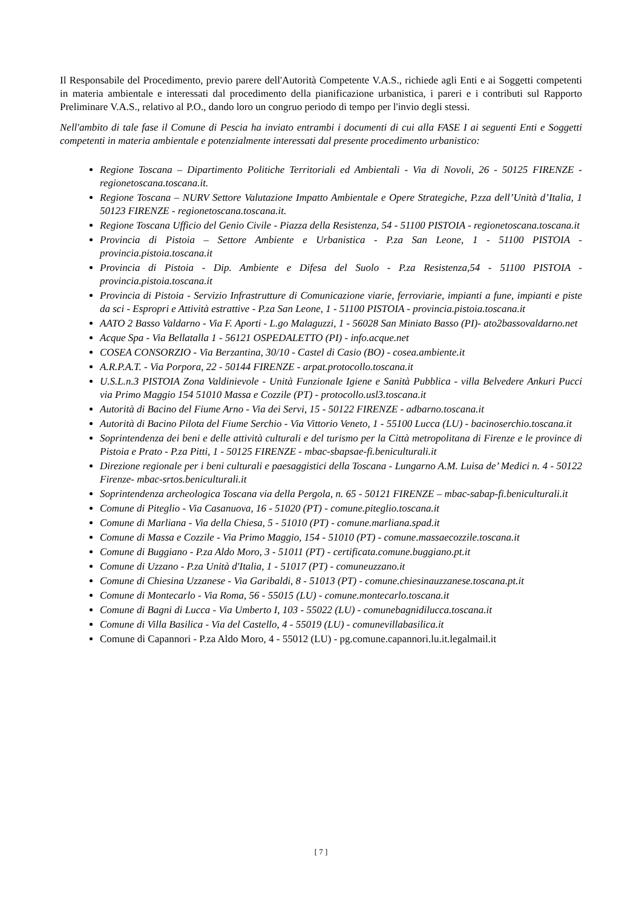Il Responsabile del Procedimento, previo parere dell'Autorità Competente V.A.S., richiede agli Enti e ai Soggetti competenti in materia ambientale e interessati dal procedimento della pianificazione urbanistica, i pareri e i contributi sul Rapporto Preliminare V.A.S., relativo al P.O., dando loro un congruo periodo di tempo per l'invio degli stessi.
Nell'ambito di tale fase il Comune di Pescia ha inviato entrambi i documenti di cui alla FASE I ai seguenti Enti e Soggetti competenti in materia ambientale e potenzialmente interessati dal presente procedimento urbanistico:
Regione Toscana – Dipartimento Politiche Territoriali ed Ambientali - Via di Novoli, 26 - 50125 FIRENZE - regionetoscana.toscana.it.
Regione Toscana – NURV Settore Valutazione Impatto Ambientale e Opere Strategiche, P.zza dell’Unità d’Italia, 1 50123 FIRENZE - regionetoscana.toscana.it.
Regione Toscana Ufficio del Genio Civile - Piazza della Resistenza, 54 - 51100 PISTOIA - regionetoscana.toscana.it
Provincia di Pistoia – Settore Ambiente e Urbanistica - P.za San Leone, 1 - 51100 PISTOIA - provincia.pistoia.toscana.it
Provincia di Pistoia - Dip. Ambiente e Difesa del Suolo - P.za Resistenza,54 - 51100 PISTOIA - provincia.pistoia.toscana.it
Provincia di Pistoia - Servizio Infrastrutture di Comunicazione viarie, ferroviarie, impianti a fune, impianti e piste da sci - Espropri e Attività estrattive - P.za San Leone, 1 - 51100 PISTOIA - provincia.pistoia.toscana.it
AATO 2 Basso Valdarno - Via F. Aporti - L.go Malaguzzi, 1 - 56028 San Miniato Basso (PI)- ato2bassovaldarno.net
Acque Spa - Via Bellatalla 1 - 56121 OSPEDALETTO (PI) - info.acque.net
COSEA CONSORZIO - Via Berzantina, 30/10 - Castel di Casio (BO) - cosea.ambiente.it
A.R.P.A.T. - Via Porpora, 22 - 50144 FIRENZE - arpat.protocollo.toscana.it
U.S.L.n.3 PISTOIA Zona Valdinievole - Unità Funzionale Igiene e Sanità Pubblica - villa Belvedere Ankuri Pucci via Primo Maggio 154 51010 Massa e Cozzile (PT) - protocollo.usl3.toscana.it
Autorità di Bacino del Fiume Arno - Via dei Servi, 15 - 50122 FIRENZE - adbarno.toscana.it
Autorità di Bacino Pilota del Fiume Serchio - Via Vittorio Veneto, 1 - 55100 Lucca (LU) - bacinoserchio.toscana.it
Soprintendenza dei beni e delle attività culturali e del turismo per la Città metropolitana di Firenze e le province di Pistoia e Prato - P.za Pitti, 1 - 50125 FIRENZE - mbac-sbapsae-fi.beniculturali.it
Direzione regionale per i beni culturali e paesaggistici della Toscana - Lungarno A.M. Luisa de’ Medici n. 4 - 50122 Firenze- mbac-srtos.beniculturali.it
Soprintendenza archeologica Toscana via della Pergola, n. 65 - 50121 FIRENZE – mbac-sabap-fi.beniculturali.it
Comune di Piteglio - Via Casanuova, 16 - 51020 (PT) - comune.piteglio.toscana.it
Comune di Marliana - Via della Chiesa, 5 - 51010 (PT) - comune.marliana.spad.it
Comune di Massa e Cozzile - Via Primo Maggio, 154 - 51010 (PT) - comune.massaecozzile.toscana.it
Comune di Buggiano - P.za Aldo Moro, 3 - 51011 (PT) - certificata.comune.buggiano.pt.it
Comune di Uzzano - P.za Unità d'Italia, 1 - 51017 (PT) - comuneuzzano.it
Comune di Chiesina Uzzanese - Via Garibaldi, 8 - 51013 (PT) - comune.chiesinauzzanese.toscana.pt.it
Comune di Montecarlo - Via Roma, 56 - 55015 (LU) - comune.montecarlo.toscana.it
Comune di Bagni di Lucca - Via Umberto I, 103 - 55022 (LU) - comunebagnidilucca.toscana.it
Comune di Villa Basilica - Via del Castello, 4 - 55019 (LU) - comunevillabasilica.it
Comune di Capannori - P.za Aldo Moro, 4 - 55012 (LU) - pg.comune.capannori.lu.it.legalmail.it
[ 7 ]